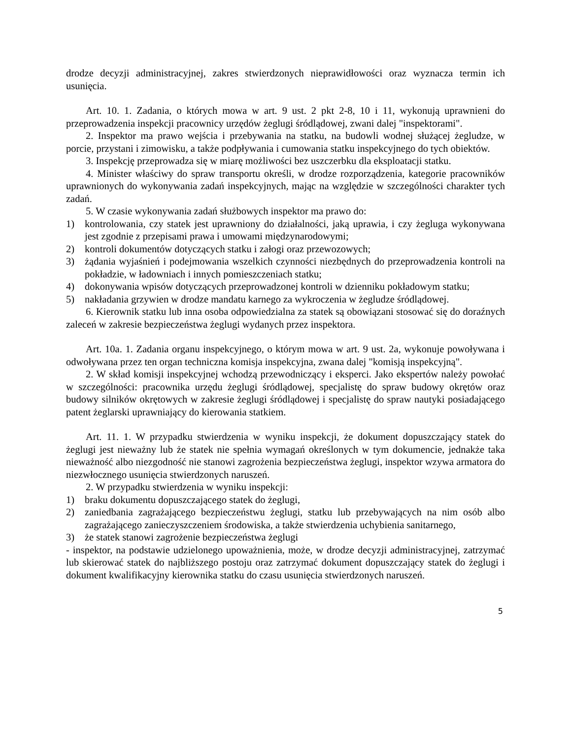drodze decyzji administracyjnej, zakres stwierdzonych nieprawidłowości oraz wyznacza termin ich usunięcia.
Art. 10. 1. Zadania, o których mowa w art. 9 ust. 2 pkt 2-8, 10 i 11, wykonują uprawnieni do przeprowadzenia inspekcji pracownicy urzędów żeglugi śródlądowej, zwani dalej "inspektorami".
2. Inspektor ma prawo wejścia i przebywania na statku, na budowli wodnej służącej żegludze, w porcie, przystani i zimowisku, a także podpływania i cumowania statku inspekcyjnego do tych obiektów.
3. Inspekcję przeprowadza się w miarę możliwości bez uszczerbku dla eksploatacji statku.
4. Minister właściwy do spraw transportu określi, w drodze rozporządzenia, kategorie pracowników uprawnionych do wykonywania zadań inspekcyjnych, mając na względzie w szczególności charakter tych zadań.
5. W czasie wykonywania zadań służbowych inspektor ma prawo do:
1) kontrolowania, czy statek jest uprawniony do działalności, jaką uprawia, i czy żegluga wykonywana jest zgodnie z przepisami prawa i umowami międzynarodowymi;
2) kontroli dokumentów dotyczących statku i załogi oraz przewozowych;
3) żądania wyjaśnień i podejmowania wszelkich czynności niezbędnych do przeprowadzenia kontroli na pokładzie, w ładowniach i innych pomieszczeniach statku;
4) dokonywania wpisów dotyczących przeprowadzonej kontroli w dzienniku pokładowym statku;
5) nakładania grzywien w drodze mandatu karnego za wykroczenia w żegludze śródlądowej.
6. Kierownik statku lub inna osoba odpowiedzialna za statek są obowiązani stosować się do doraźnych zaleceń w zakresie bezpieczeństwa żeglugi wydanych przez inspektora.
Art. 10a. 1. Zadania organu inspekcyjnego, o którym mowa w art. 9 ust. 2a, wykonuje powoływana i odwoływana przez ten organ techniczna komisja inspekcyjna, zwana dalej "komisją inspekcyjną".
2. W skład komisji inspekcyjnej wchodzą przewodniczący i eksperci. Jako ekspertów należy powołać w szczególności: pracownika urzędu żeglugi śródlądowej, specjalistę do spraw budowy okrętów oraz budowy silników okrętowych w zakresie żeglugi śródlądowej i specjalistę do spraw nautyki posiadającego patent żeglarski uprawniający do kierowania statkiem.
Art. 11. 1. W przypadku stwierdzenia w wyniku inspekcji, że dokument dopuszczający statek do żeglugi jest nieważny lub że statek nie spełnia wymagań określonych w tym dokumencie, jednakże taka nieważność albo niezgodność nie stanowi zagrożenia bezpieczeństwa żeglugi, inspektor wzywa armatora do niezwłocznego usunięcia stwierdzonych naruszeń.
2. W przypadku stwierdzenia w wyniku inspekcji:
1) braku dokumentu dopuszczającego statek do żeglugi,
2) zaniedbania zagrażającego bezpieczeństwu żeglugi, statku lub przebywających na nim osób albo zagrażającego zanieczyszczeniem środowiska, a także stwierdzenia uchybienia sanitarnego,
3) że statek stanowi zagrożenie bezpieczeństwa żeglugi
- inspektor, na podstawie udzielonego upoważnienia, może, w drodze decyzji administracyjnej, zatrzymać lub skierować statek do najbliższego postoju oraz zatrzymać dokument dopuszczający statek do żeglugi i dokument kwalifikacyjny kierownika statku do czasu usunięcia stwierdzonych naruszeń.
5